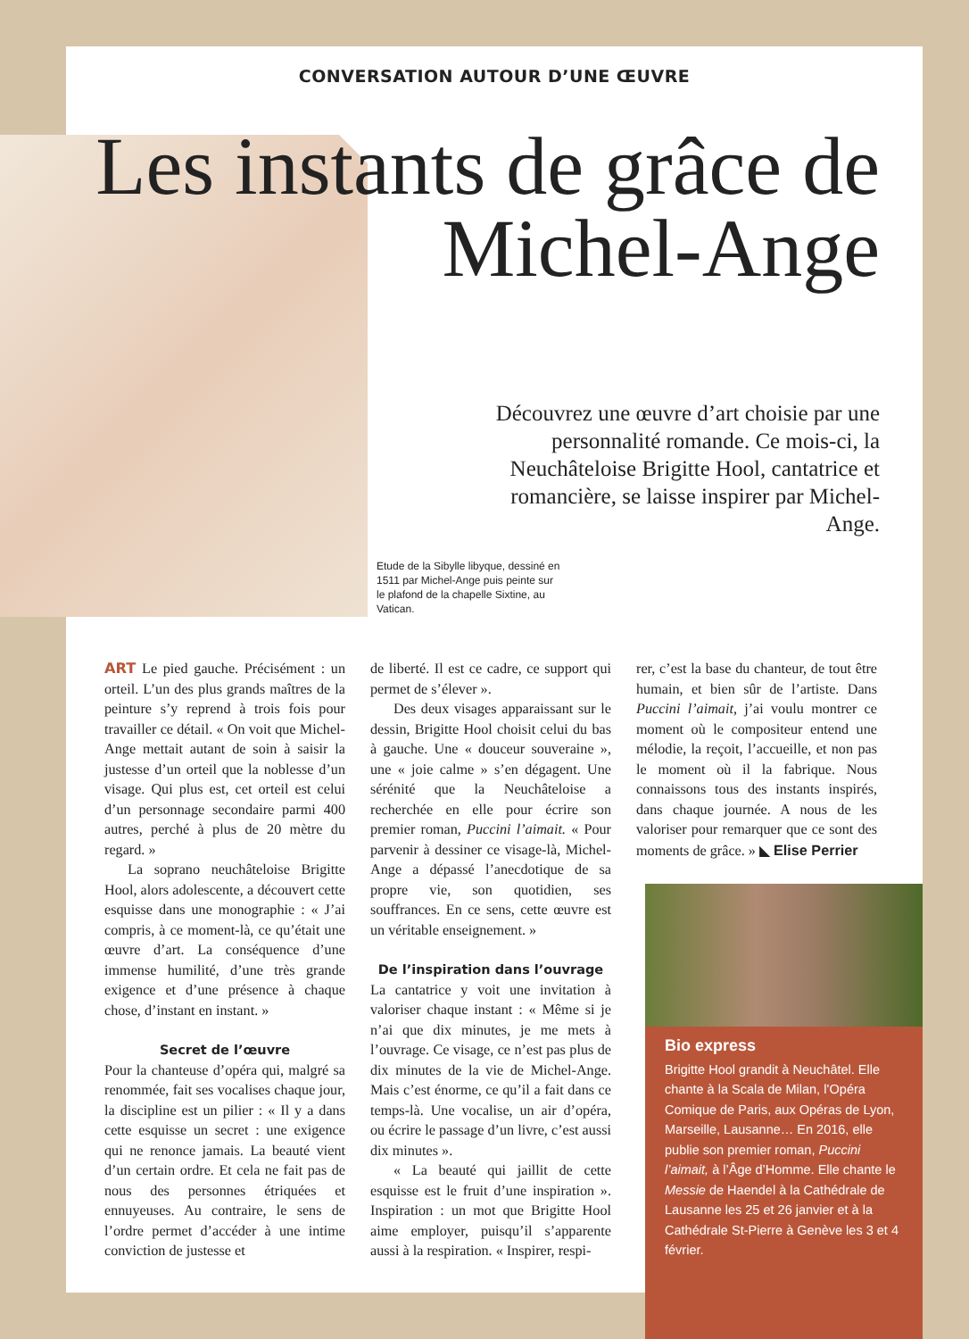CONVERSATION AUTOUR D’UNE ŒUVRE
Etude de la Sibylle libyque, dessiné en 1511 par Michel-Ange puis peinte sur le plafond de la chapelle Sixtine, au Vatican.
Les instants de grâce de Michel-Ange
Découvrez une œuvre d’art choisie par une personnalité romande. Ce mois-ci, la Neuchâteloise Brigitte Hool, cantatrice et romancière, se laisse inspirer par Michel-Ange.
ART Le pied gauche. Précisément : un orteil. L’un des plus grands maîtres de la peinture s’y reprend à trois fois pour travailler ce détail. « On voit que Michel-Ange mettait autant de soin à saisir la justesse d’un orteil que la noblesse d’un visage. Qui plus est, cet orteil est celui d’un personnage secondaire parmi 400 autres, perché à plus de 20 mètre du regard. »
La soprano neuchâteloise Brigitte Hool, alors adolescente, a découvert cette esquisse dans une monographie : « J’ai compris, à ce moment-là, ce qu’était une œuvre d’art. La conséquence d’une immense humilité, d’une très grande exigence et d’une présence à chaque chose, d’instant en instant. »
Secret de l’œuvre
Pour la chanteuse d’opéra qui, malgré sa renommée, fait ses vocalises chaque jour, la discipline est un pilier : « Il y a dans cette esquisse un secret : une exigence qui ne renonce jamais. La beauté vient d’un certain ordre. Et cela ne fait pas de nous des personnes étriquées et ennuyeuses. Au contraire, le sens de l’ordre permet d’accéder à une intime conviction de justesse et
de liberté. Il est ce cadre, ce support qui permet de s’élever ».
Des deux visages apparaissant sur le dessin, Brigitte Hool choisit celui du bas à gauche. Une « douceur souveraine », une « joie calme » s’en dégagent. Une sérénité que la Neuchâteloise a recherchée en elle pour écrire son premier roman, Puccini l’aimait. « Pour parvenir à dessiner ce visage-là, Michel-Ange a dépassé l’anecdotique de sa propre vie, son quotidien, ses souffrances. En ce sens, cette œuvre est un véritable enseignement. »
De l’inspiration dans l’ouvrage
La cantatrice y voit une invitation à valoriser chaque instant : « Même si je n’ai que dix minutes, je me mets à l’ouvrage. Ce visage, ce n’est pas plus de dix minutes de la vie de Michel-Ange. Mais c’est énorme, ce qu’il a fait dans ce temps-là. Une vocalise, un air d’opéra, ou écrire le passage d’un livre, c’est aussi dix minutes ».
« La beauté qui jaillit de cette esquisse est le fruit d’une inspiration ». Inspiration : un mot que Brigitte Hool aime employer, puisqu’il s’apparente aussi à la respiration. « Inspirer, respi-
rer, c’est la base du chanteur, de tout être humain, et bien sûr de l’artiste. Dans Puccini l’aimait, j’ai voulu montrer ce moment où le compositeur entend une mélodie, la reçoit, l’accueille, et non pas le moment où il la fabrique. Nous connaissons tous des instants inspirés, dans chaque journée. A nous de les valoriser pour remarquer que ce sont des moments de grâce. » ◣ Elise Perrier
Bio express
Brigitte Hool grandit à Neuchâtel. Elle chante à la Scala de Milan, l’Opéra Comique de Paris, aux Opéras de Lyon, Marseille, Lausanne… En 2016, elle publie son premier roman, Puccini l’aimait, à l’Âge d’Homme. Elle chante le Messie de Haendel à la Cathédrale de Lausanne les 25 et 26 janvier et à la Cathédrale St-Pierre à Genève les 3 et 4 février.